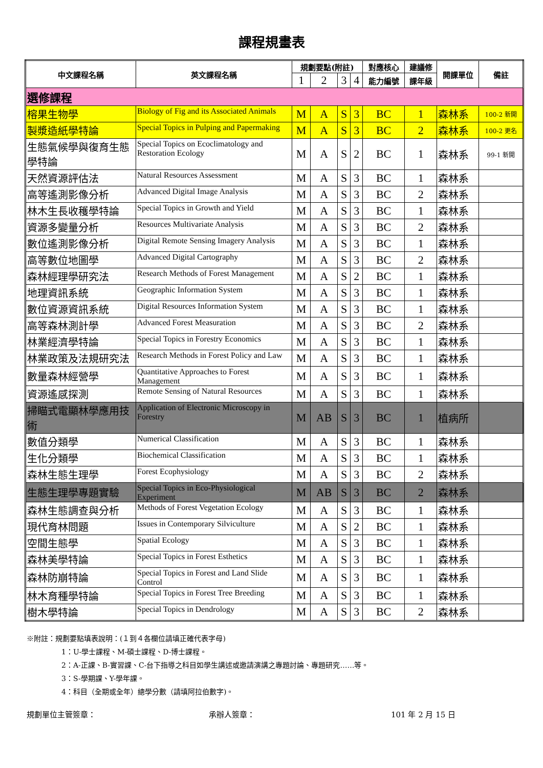課程規畫表
| 中文課程名稱 | 英文課程名稱 | 規劃要點(附註) | | | | 對應核心 | 建議修 | 開課單位 | 備註 |
| --- | --- | --- | --- | --- | --- | --- | --- | --- | --- |
| | | 1 | 2 | 3 | 4 | 能力編號 | 課年級 | | |
| 選修課程 | | | | | | | | | |
| 榕果生物學 | Biology of Fig and its Associated Animals | M | A | S | 3 | BC | 1 | 森林系 | 100-2 新開 |
| 製漿造紙學特論 | Special Topics in Pulping and Papermaking | M | A | S | 3 | BC | 2 | 森林系 | 100-2 更名 |
| 生態氣候學與復育生態學特論 | Special Topics on Ecoclimatology and Restoration Ecology | M | A | S | 2 | BC | 1 | 森林系 | 99-1 新開 |
| 天然資源評估法 | Natural Resources Assessment | M | A | S | 3 | BC | 1 | 森林系 | |
| 高等遙測影像分析 | Advanced Digital Image Analysis | M | A | S | 3 | BC | 2 | 森林系 | |
| 林木生長收穫學特論 | Special Topics in Growth and Yield | M | A | S | 3 | BC | 1 | 森林系 | |
| 資源多變量分析 | Resources Multivariate Analysis | M | A | S | 3 | BC | 2 | 森林系 | |
| 數位遙測影像分析 | Digital Remote Sensing Imagery Analysis | M | A | S | 3 | BC | 1 | 森林系 | |
| 高等數位地圖學 | Advanced Digital Cartography | M | A | S | 3 | BC | 2 | 森林系 | |
| 森林經理學研究法 | Research Methods of Forest Management | M | A | S | 2 | BC | 1 | 森林系 | |
| 地理資訊系統 | Geographic Information System | M | A | S | 3 | BC | 1 | 森林系 | |
| 數位資源資訊系統 | Digital Resources Information System | M | A | S | 3 | BC | 1 | 森林系 | |
| 高等森林測計學 | Advanced Forest Measuration | M | A | S | 3 | BC | 2 | 森林系 | |
| 林業經濟學特論 | Special Topics in Forestry Economics | M | A | S | 3 | BC | 1 | 森林系 | |
| 林業政策及法規研究法 | Research Methods in Forest Policy and Law | M | A | S | 3 | BC | 1 | 森林系 | |
| 數量森林經營學 | Quantitative Approaches to Forest Management | M | A | S | 3 | BC | 1 | 森林系 | |
| 資源遙感探測 | Remote Sensing of Natural Resources | M | A | S | 3 | BC | 1 | 森林系 | |
| 掃瞄式電顯林學應用技術 | Application of Electronic Microscopy in Forestry | M | AB | S | 3 | BC | 1 | 植病所 | |
| 數值分類學 | Numerical Classification | M | A | S | 3 | BC | 1 | 森林系 | |
| 生化分類學 | Biochemical Classification | M | A | S | 3 | BC | 1 | 森林系 | |
| 森林生態生理學 | Forest Ecophysiology | M | A | S | 3 | BC | 2 | 森林系 | |
| 生態生理學專題實驗 | Special Topics in Eco-Physiological Experiment | M | AB | S | 3 | BC | 2 | 森林系 | |
| 森林生態調查與分析 | Methods of Forest Vegetation Ecology | M | A | S | 3 | BC | 1 | 森林系 | |
| 現代育林問題 | Issues in Contemporary Silviculture | M | A | S | 2 | BC | 1 | 森林系 | |
| 空間生態學 | Spatial Ecology | M | A | S | 3 | BC | 1 | 森林系 | |
| 森林美學特論 | Special Topics in Forest Esthetics | M | A | S | 3 | BC | 1 | 森林系 | |
| 森林防崩特論 | Special Topics in Forest and Land Slide Control | M | A | S | 3 | BC | 1 | 森林系 | |
| 林木育種學特論 | Special Topics in Forest Tree Breeding | M | A | S | 3 | BC | 1 | 森林系 | |
| 樹木學特論 | Special Topics in Dendrology | M | A | S | 3 | BC | 2 | 森林系 | |
※附註：規劃要點填表說明：(１到４各欄位請填正確代表字母)
1：U-學士課程、M-碩士課程、D-博士課程。
2：A-正課、B-實習課、C-台下指導之科目如學生講述或邀請演講之專題討論、專題研究……等。
3：S-學期課、Y-學年課。
4：科目（全期或全年）總學分數（請填阿拉伯數字)。
規劃單位主管簽章： 承辦人簽章： 101 年 2 月 15 日